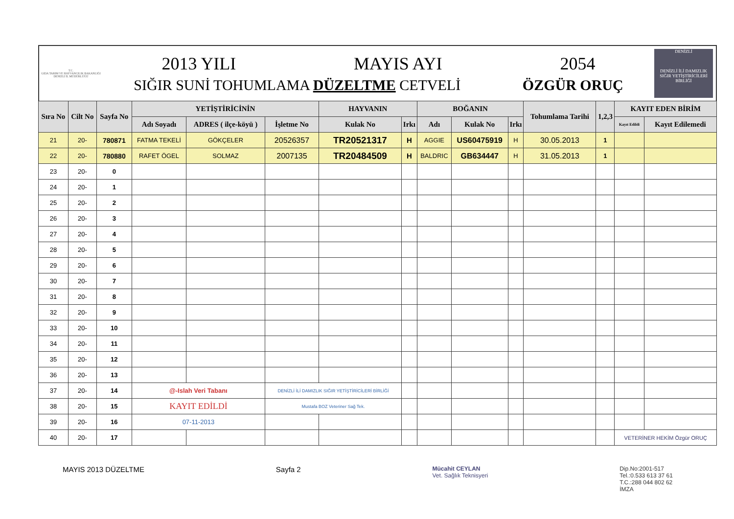T.C.
GIDA TARIM VE HAYVANCILIK BAKANLIĞI
DENİZLİ İL MÜDÜRLÜĞÜ
2013 YILI MAYIS AYI 2054
SIĞIR SUNİ TOHUMLAMA DÜZELTME CETVELİ ÖZGÜR ORUÇ
DENİZLİ
DENİZLİ İLİ DAMIZLIK SIĞIR YETİŞTİRİCİLERİ BİRLİĞİ
| Sıra No | Cilt No | Sayfa No | YETİŞTİRİCİNİN | | | HAYVANIN | | BOĞANIN | | | Tohumlama Tarihi | 1,2,3 | KAYIT EDEN BİRİM | |
| --- | --- | --- | --- | --- | --- | --- | --- | --- | --- | --- | --- | --- | --- | --- |
| | | | Adı Soyadı | ADRES ( ilçe-köyü ) | İşletme No | Kulak No | Irkı | Adı | Kulak No | Irkı | | | Kayıt Edildi | Kayıt Edilemedi |
| 21 | 20- | 780871 | FATMA TEKELİ | GÖKÇELER | 20526357 | TR20521317 | H | AGGIE | US60475919 | H | 30.05.2013 | 1 | | |
| 22 | 20- | 780880 | RAFET ÖGEL | SOLMAZ | 2007135 | TR20484509 | H | BALDRIC | GB634447 | H | 31.05.2013 | 1 | | |
| 23 | 20- | 0 | | | | | | | | | | | | |
| 24 | 20- | 1 | | | | | | | | | | | | |
| 25 | 20- | 2 | | | | | | | | | | | | |
| 26 | 20- | 3 | | | | | | | | | | | | |
| 27 | 20- | 4 | | | | | | | | | | | | |
| 28 | 20- | 5 | | | | | | | | | | | | |
| 29 | 20- | 6 | | | | | | | | | | | | |
| 30 | 20- | 7 | | | | | | | | | | | | |
| 31 | 20- | 8 | | | | | | | | | | | | |
| 32 | 20- | 9 | | | | | | | | | | | | |
| 33 | 20- | 10 | | | | | | | | | | | | |
| 34 | 20- | 11 | | | | | | | | | | | | |
| 35 | 20- | 12 | | | | | | | | | | | | |
| 36 | 20- | 13 | | | | | | | | | | | | |
| 37 | 20- | 14 | @-Islah Veri Tabanı | | DENİZLİ İLİ DAMIZLIK SIĞIR YETİŞTİRİCİLERİ BİRLİĞİ | | | | | | | | | |
| 38 | 20- | 15 | KAYIT EDİLDİ | | Mustafa BOZ Veteriner Sağ Tek. | | | | | | | | | |
| 39 | 20- | 16 | 07-11-2013 | | | | | | | | | | | |
| 40 | 20- | 17 | | | | | | | | | | | VETERİNER HEKİM Özgür ORUÇ | |
MAYIS 2013 DÜZELTME Sayfa 2 Mücahit CEYLAN
Vet. Sağlık Teknisyeri Dip.No:2001-517
Tel.:0.533 613 37 61
T.C.:288 044 802 62
İMZA